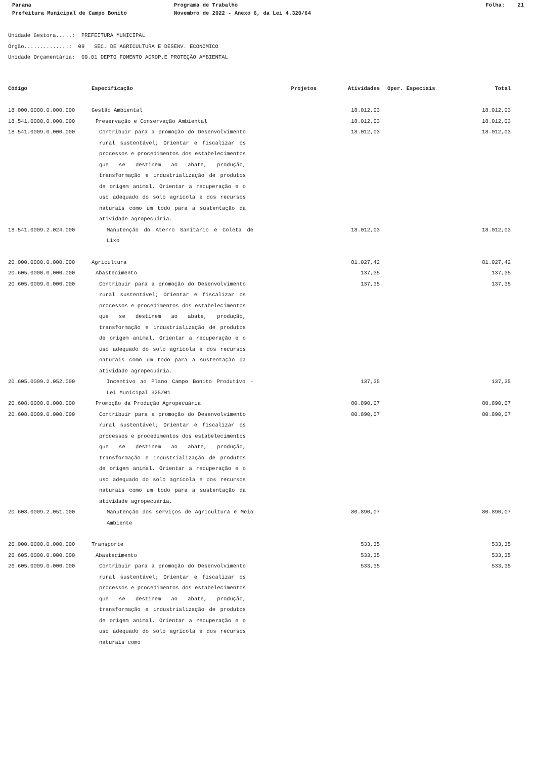Parana Programa de Trabalho Folha: 21
Prefeitura Municipal de Campo Bonito Novembro de 2022 - Anexo 6, da Lei 4.320/64
Unidade Gestora.....: PREFEITURA MUNICIPAL
Órgão..............: 09 SEC. DE AGRICULTURA E DESENV. ECONOMICO
Unidade Orçamentária: 09.01 DEPTO FOMENTO AGROP.E PROTEÇÃO AMBIENTAL
| Código | Especificação | Projetos | Atividades | Oper. Especiais | Total |
| --- | --- | --- | --- | --- | --- |
| 18.000.0000.0.000.000 | Gestão Ambiental | | 18.012,03 | | 18.012,03 |
| 18.541.0000.0.000.000 | Preservação e Conservação Ambiental | | 18.012,03 | | 18.012,03 |
| 18.541.0009.0.000.000 | Contribuir para a promoção do Desenvolvimento rural sustentável; Orientar e fiscalizar os processos e procedimentos dos estabelecimentos que se destinem ao abate, produção, transformação e industrialização de produtos de origem animal. Orientar a recuperação e o uso adequado do solo agrícola e dos recursos naturais como um todo para a sustentação da atividade agropecuária. | | 18.012,03 | | 18.012,03 |
| 18.541.0009.2.024.000 | Manutenção do Aterro Sanitário e Coleta de Lixo | | 18.012,03 | | 18.012,03 |
| 20.000.0000.0.000.000 | Agricultura | | 81.027,42 | | 81.027,42 |
| 20.605.0000.0.000.000 | Abastecimento | | 137,35 | | 137,35 |
| 20.605.0009.0.000.000 | Contribuir para a promoção do Desenvolvimento rural sustentável; Orientar e fiscalizar os processos e procedimentos dos estabelecimentos que se destinem ao abate, produção, transformação e industrialização de produtos de origem animal. Orientar a recuperação e o uso adequado do solo agrícola e dos recursos naturais como um todo para a sustentação da atividade agropecuária. | | 137,35 | | 137,35 |
| 20.605.0009.2.052.000 | Incentivo ao Plano Campo Bonito Produtivo - Lei Municipal 325/01 | | 137,35 | | 137,35 |
| 20.608.0000.0.000.000 | Promoção da Produção Agropecuária | | 80.890,07 | | 80.890,07 |
| 20.608.0009.0.000.000 | Contribuir para a promoção do Desenvolvimento rural sustentável; Orientar e fiscalizar os processos e procedimentos dos estabelecimentos que se destinem ao abate, produção, transformação e industrialização de produtos de origem animal. Orientar a recuperação e o uso adequado do solo agrícola e dos recursos naturais como um todo para a sustentação da atividade agropecuária. | | 80.890,07 | | 80.890,07 |
| 20.608.0009.2.051.000 | Manutenção dos serviços de Agricultura e Meio Ambiente | | 80.890,07 | | 80.890,07 |
| 26.000.0000.0.000.000 | Transporte | | 533,35 | | 533,35 |
| 26.605.0000.0.000.000 | Abastecimento | | 533,35 | | 533,35 |
| 26.605.0009.0.000.000 | Contribuir para a promoção do Desenvolvimento rural sustentável; Orientar e fiscalizar os processos e procedimentos dos estabelecimentos que se destinem ao abate, produção, transformação e industrialização de produtos de origem animal. Orientar a recuperação e o uso adequado do solo agrícola e dos recursos naturais como | | 533,35 | | 533,35 |